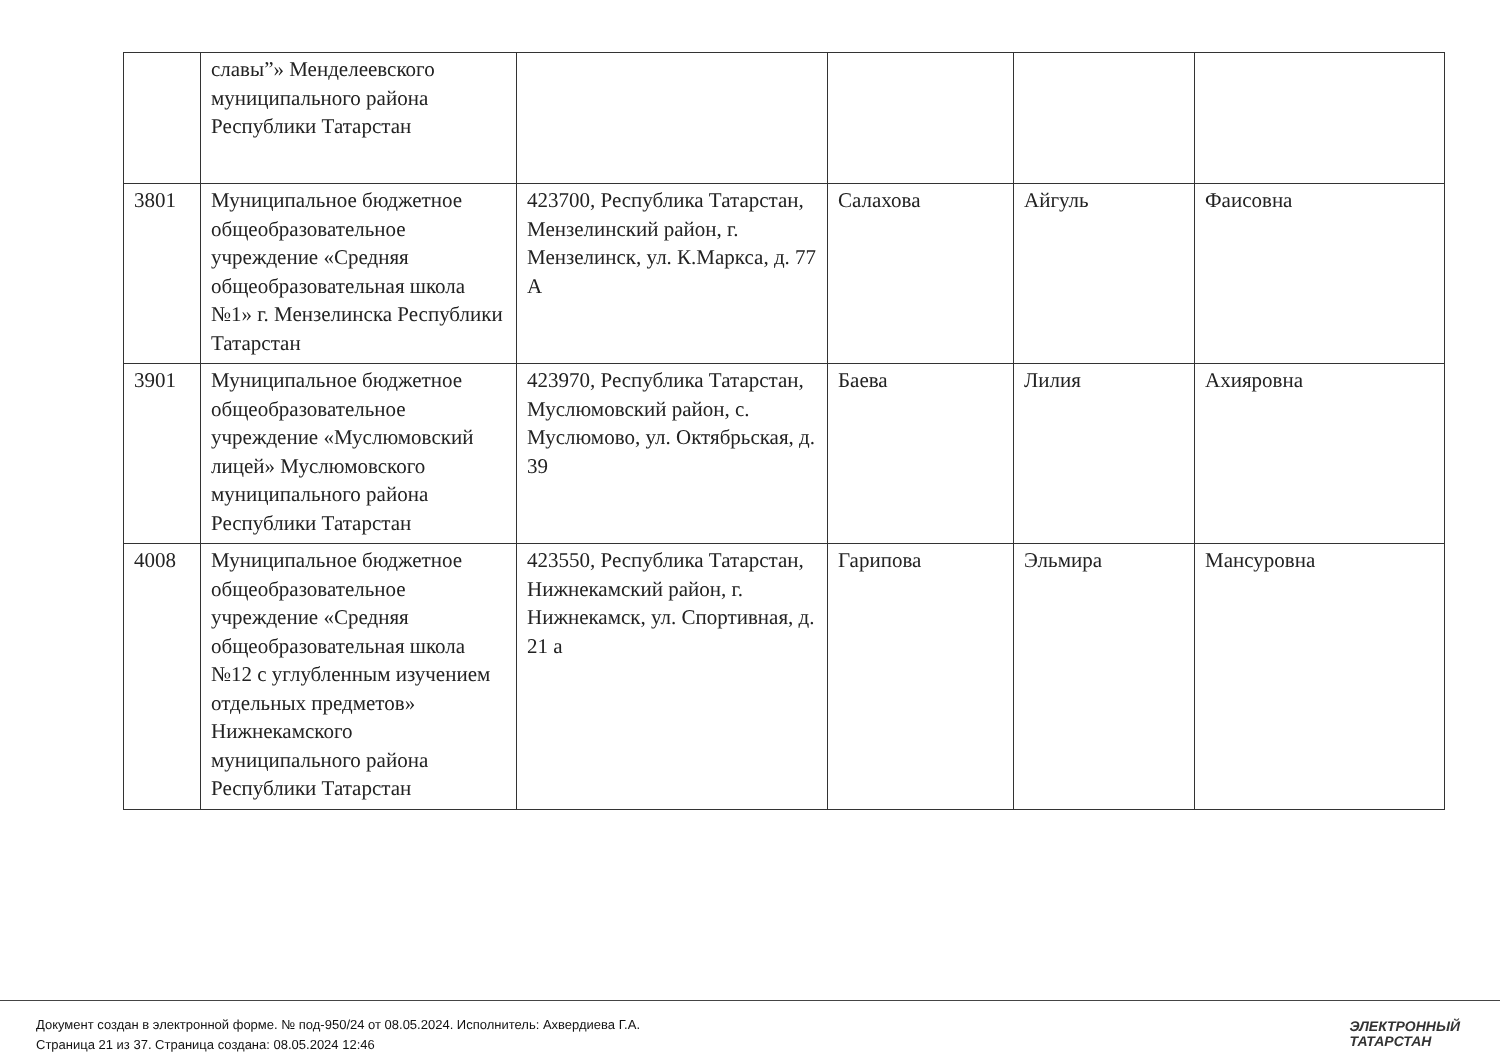| | славы”» Менделеевского муниципального района Республики Татарстан | | | | |
| 3801 | Муниципальное бюджетное общеобразовательное учреждение «Средняя общеобразовательная школа №1» г. Мензелинска Республики Татарстан | 423700, Республика Татарстан, Мензелинский район, г. Мензелинск, ул. К.Маркса, д. 77 А | Салахова | Айгуль | Фаисовна |
| 3901 | Муниципальное бюджетное общеобразовательное учреждение «Муслюмовский лицей» Муслюмовского муниципального района Республики Татарстан | 423970, Республика Татарстан, Муслюмовский район, с. Муслюмово, ул. Октябрьская, д. 39 | Баева | Лилия | Ахияровна |
| 4008 | Муниципальное бюджетное общеобразовательное учреждение «Средняя общеобразовательная школа №12 с углубленным изучением отдельных предметов» Нижнекамского муниципального района Республики Татарстан | 423550, Республика Татарстан, Нижнекамский район, г. Нижнекамск, ул. Спортивная, д. 21 а | Гарипова | Эльмира | Мансуровна |
Документ создан в электронной форме. № под-950/24 от 08.05.2024. Исполнитель: Ахвердиева Г.А.
Страница 21 из 37. Страница создана: 08.05.2024 12:46
ЭЛЕКТРОННЫЙ
ТАТАРСТАН